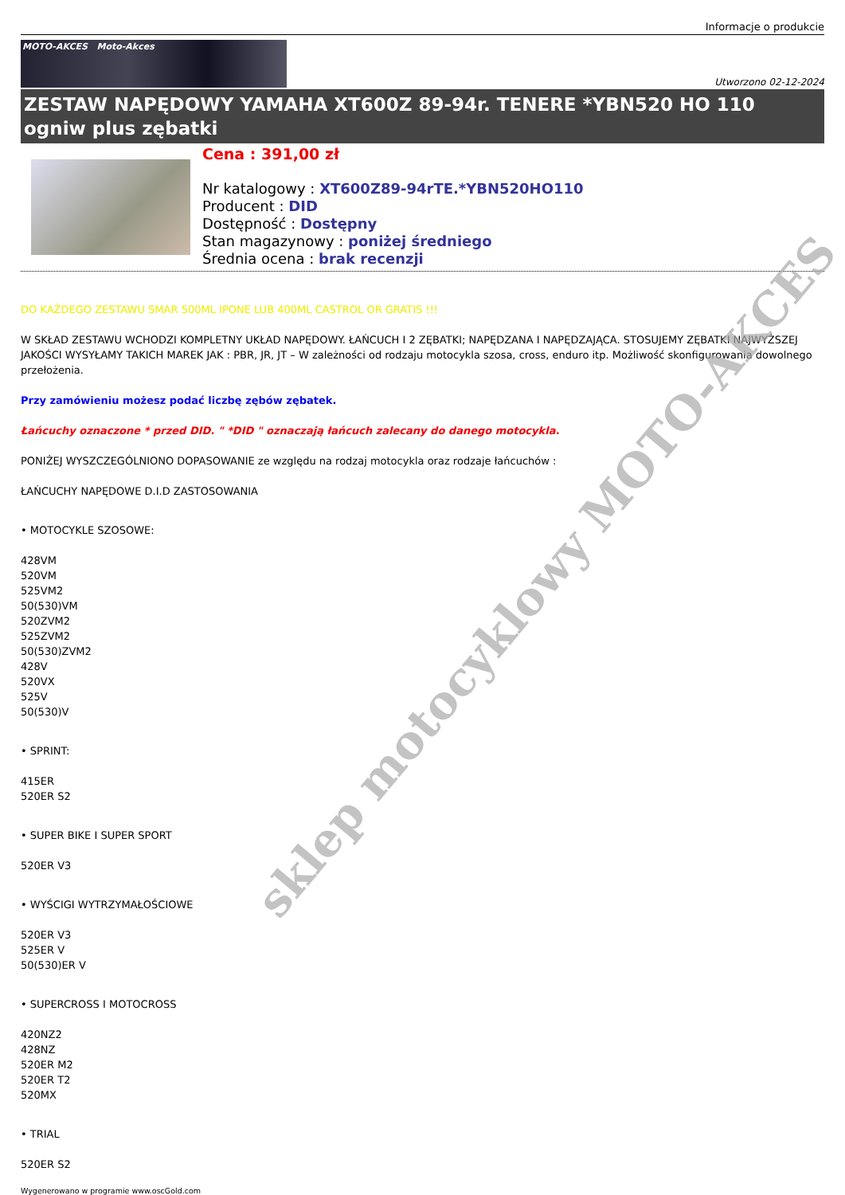Informacje o produkcie
MOTO-AKCES Moto-Akces
Utworzono 02-12-2024
ZESTAW NAPĘDOWY YAMAHA XT600Z 89-94r. TENERE *YBN520 HO 110 ogniw plus zębatki
Cena : 391,00 zł
Nr katalogowy : XT600Z89-94rTE.*YBN520HO110
Producent : DID
Dostępność : Dostępny
Stan magazynowy : poniżej średniego
Średnia ocena : brak recenzji
DO KAŻDEGO ZESTAWU SMAR 500ML IPONE LUB 400ML CASTROL OR GRATIS !!!
W SKŁAD ZESTAWU WCHODZI KOMPLETNY UKŁAD NAPĘDOWY. ŁAŃCUCH I 2 ZĘBATKI; NAPĘDZANA I NAPĘDZAJĄCA. STOSUJEMY ZĘBATKI NAJWYŻSZEJ JAKOŚCI WYSYŁAMY TAKICH MAREK JAK : PBR, JR, JT – W zależności od rodzaju motocykla szosa, cross, enduro itp. Możliwość skonfigurowania dowolnego przełożenia.
Przy zamówieniu możesz podać liczbę zębów zębatek.
Łańcuchy oznaczone * przed DID. " *DID " oznaczają łańcuch zalecany do danego motocykla.
PONIŻEJ WYSZCZEGÓLNIONO DOPASOWANIE ze względu na rodzaj motocykla oraz rodzaje łańcuchów :
ŁAŃCUCHY NAPĘDOWE D.I.D ZASTOSOWANIA
• MOTOCYKLE SZOSOWE:
428VM
520VM
525VM2
50(530)VM
520ZVM2
525ZVM2
50(530)ZVM2
428V
520VX
525V
50(530)V
• SPRINT:
415ER
520ER S2
• SUPER BIKE I SUPER SPORT
520ER V3
• WYŚCIGI WYTRZYMAŁOŚCIOWE
520ER V3
525ER V
50(530)ER V
• SUPERCROSS I MOTOCROSS
420NZ2
428NZ
520ER M2
520ER T2
520MX
• TRIAL
520ER S2
Wygenerowano w programie www.oscGold.com
sklep motocyklowy MOTO-AKCES